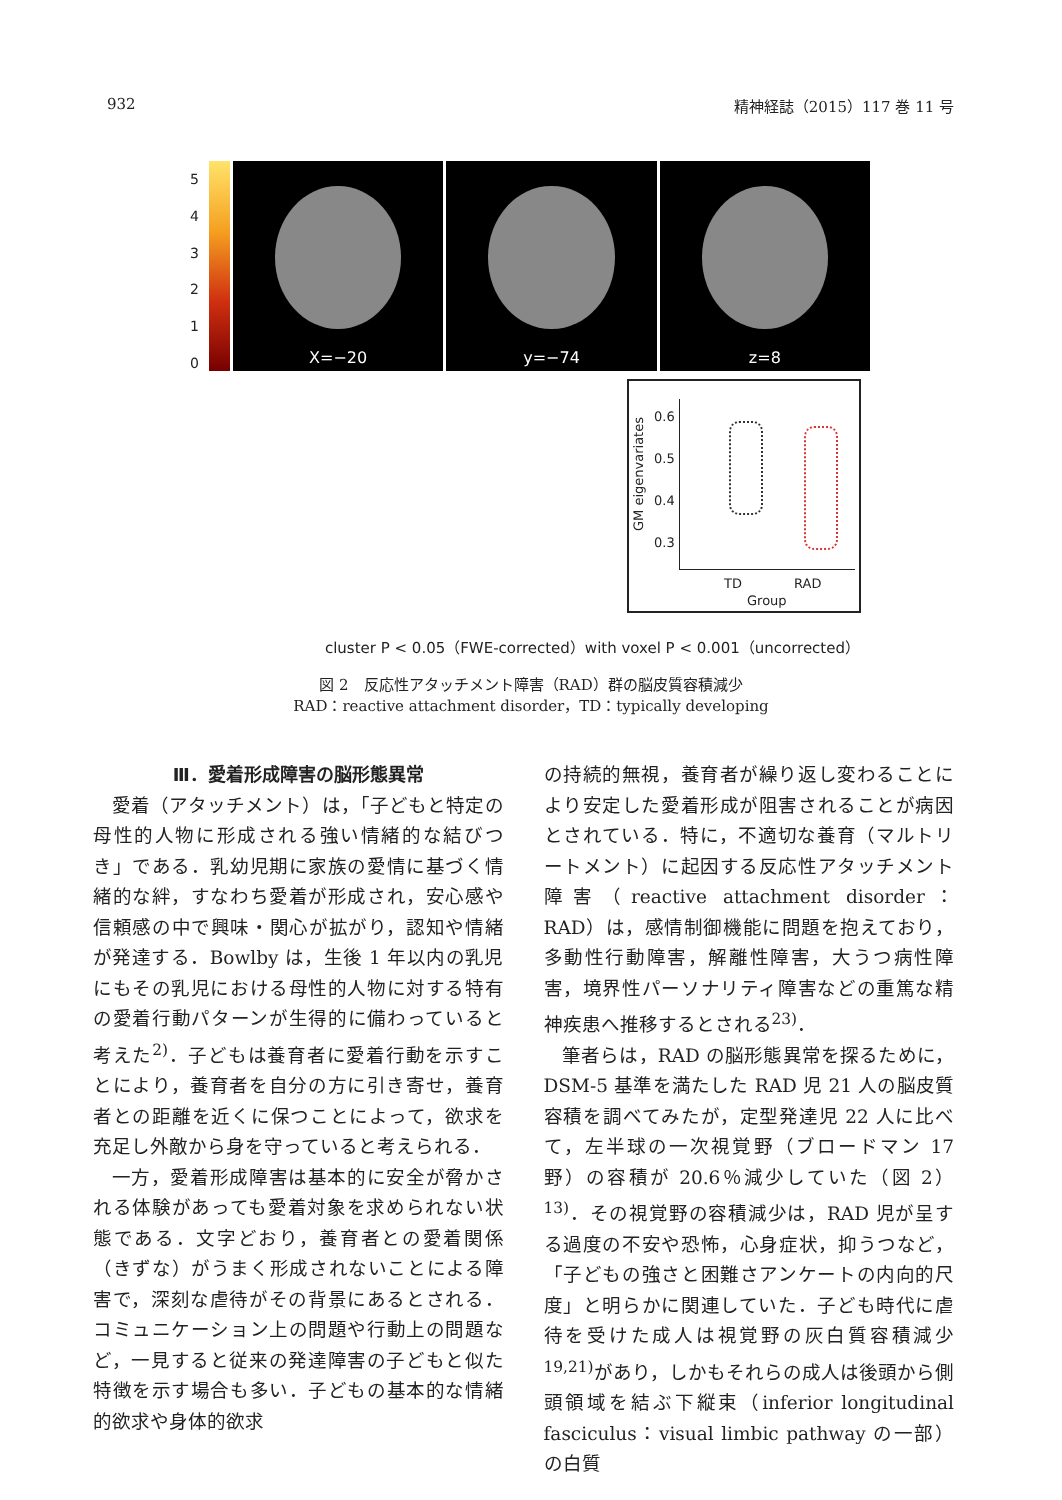932 精神経誌（2015）117 巻 11 号
543210
X=−20 y=−74 z=8
0.6
0.5
0.4
0.3
GM eigenvariates
TD RAD
Group
cluster P < 0.05（FWE-corrected）with voxel P < 0.001（uncorrected）
図 2　反応性アタッチメント障害（RAD）群の脳皮質容積減少
RAD：reactive attachment disorder，TD：typically developing
Ⅲ．愛着形成障害の脳形態異常
愛着（アタッチメント）は，「子どもと特定の母性的人物に形成される強い情緒的な結びつき」である．乳幼児期に家族の愛情に基づく情緒的な絆，すなわち愛着が形成され，安心感や信頼感の中で興味・関心が拡がり，認知や情緒が発達する．Bowlby は，生後 1 年以内の乳児にもその乳児における母性的人物に対する特有の愛着行動パターンが生得的に備わっていると考えた<sup>2)</sup>．子どもは養育者に愛着行動を示すことにより，養育者を自分の方に引き寄せ，養育者との距離を近くに保つことによって，欲求を充足し外敵から身を守っていると考えられる．
一方，愛着形成障害は基本的に安全が脅かされる体験があっても愛着対象を求められない状態である．文字どおり，養育者との愛着関係（きずな）がうまく形成されないことによる障害で，深刻な虐待がその背景にあるとされる．コミュニケーション上の問題や行動上の問題など，一見すると従来の発達障害の子どもと似た特徴を示す場合も多い．子どもの基本的な情緒的欲求や身体的欲求
の持続的無視，養育者が繰り返し変わることにより安定した愛着形成が阻害されることが病因とされている．特に，不適切な養育（マルトリートメント）に起因する反応性アタッチメント障害（reactive attachment disorder：RAD）は，感情制御機能に問題を抱えており，多動性行動障害，解離性障害，大うつ病性障害，境界性パーソナリティ障害などの重篤な精神疾患へ推移するとされる<sup>23)</sup>．
筆者らは，RAD の脳形態異常を探るために，DSM-5 基準を満たした RAD 児 21 人の脳皮質容積を調べてみたが，定型発達児 22 人に比べて，左半球の一次視覚野（ブロードマン 17 野）の容積が 20.6％減少していた（図 2）<sup>13)</sup>．その視覚野の容積減少は，RAD 児が呈する過度の不安や恐怖，心身症状，抑うつなど，「子どもの強さと困難さアンケートの内向的尺度」と明らかに関連していた．子ども時代に虐待を受けた成人は視覚野の灰白質容積減少<sup>19,21)</sup>があり，しかもそれらの成人は後頭から側頭領域を結ぶ下縦束（inferior longitudinal fasciculus：visual limbic pathway の一部）の白質